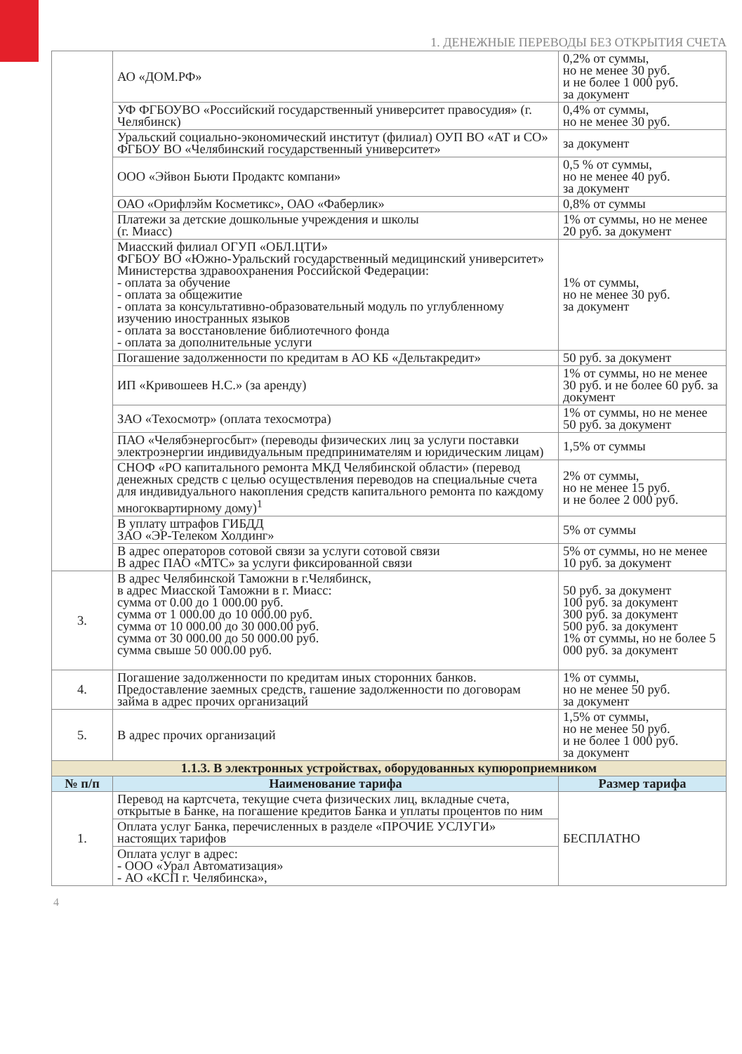1. ДЕНЕЖНЫЕ ПЕРЕВОДЫ БЕЗ ОТКРЫТИЯ СЧЕТА
| | АО «ДОМ.РФ» | 0,2% от суммы, но не менее 30 руб. и не более 1 000 руб. за документ |
| | УФ ФГБОУВО «Российский государственный университет правосудия» (г. Челябинск) | 0,4% от суммы, но не менее 30 руб. |
| | Уральский социально-экономический институт (филиал) ОУП ВО «АТ и СО» ФГБОУ ВО «Челябинский государственный университет» | за документ |
| | ООО «Эйвон Бьюти Продактс компани» | 0,5 % от суммы, но не менее 40 руб. за документ |
| | ОАО «Орифлэйм Косметикс», ОАО «Фаберлик» | 0,8% от суммы |
| | Платежи за детские дошкольные учреждения и школы (г. Миасс) | 1% от суммы, но не менее 20 руб. за документ |
| | Миасский филиал ОГУП «ОБЛ.ЦТИ» ФГБОУ ВО «Южно-Уральский государственный медицинский университет» Министерства здравоохранения Российской Федерации: - оплата за обучение - оплата за общежитие - оплата за консультативно-образовательный модуль по углубленному изучению иностранных языков - оплата за восстановление библиотечного фонда - оплата за дополнительные услуги | 1% от суммы, но не менее 30 руб. за документ |
| | Погашение задолженности по кредитам в АО КБ «Дельтакредит» | 50 руб. за документ |
| | ИП «Кривошеев Н.С.» (за аренду) | 1% от суммы, но не менее 30 руб. и не более 60 руб. за документ |
| | ЗАО «Техосмотр» (оплата техосмотра) | 1% от суммы, но не менее 50 руб. за документ |
| | ПАО «Челябэнергосбыт» (переводы физических лиц за услуги поставки электроэнергии индивидуальным предпринимателям и юридическим лицам) | 1,5% от суммы |
| | СНОФ «РО капитального ремонта МКД Челябинской области» (перевод денежных средств с целью осуществления переводов на специальные счета для индивидуального накопления средств капитального ремонта по каждому многоквартирному дому)<sup>1</sup> | 2% от суммы, но не менее 15 руб. и не более 2 000 руб. |
| | В уплату штрафов ГИБДД ЗАО «ЭР-Телеком Холдинг» | 5% от суммы |
| | В адрес операторов сотовой связи за услуги сотовой связи В адрес ПАО «МТС» за услуги фиксированной связи | 5% от суммы, но не менее 10 руб. за документ |
| 3. | В адрес Челябинской Таможни в г.Челябинск, в адрес Миасской Таможни в г. Миасс: сумма от 0.00 до 1 000.00 руб. сумма от 1 000.00 до 10 000.00 руб. сумма от 10 000.00 до 30 000.00 руб. сумма от 30 000.00 до 50 000.00 руб. сумма свыше 50 000.00 руб. | 50 руб. за документ 100 руб. за документ 300 руб. за документ 500 руб. за документ 1% от суммы, но не более 5 000 руб. за документ |
| 4. | Погашение задолженности по кредитам иных сторонних банков. Предоставление заемных средств, гашение задолженности по договорам займа в адрес прочих организаций | 1% от суммы, но не менее 50 руб. за документ |
| 5. | В адрес прочих организаций | 1,5% от суммы, но не менее 50 руб. и не более 1 000 руб. за документ |
| 1.1.3. В электронных устройствах, оборудованных купюроприемником | | |
| № п/п | Наименование тарифа | Размер тарифа |
| 1. | Перевод на картсчета, текущие счета физических лиц, вкладные счета, открытые в Банке, на погашение кредитов Банка и уплаты процентов по ним | БЕСПЛАТНО |
| | Оплата услуг Банка, перечисленных в разделе «ПРОЧИЕ УСЛУГИ» настоящих тарифов | |
| | Оплата услуг в адрес: - ООО «Урал Автоматизация» - АО «КСП г. Челябинска», | |
4